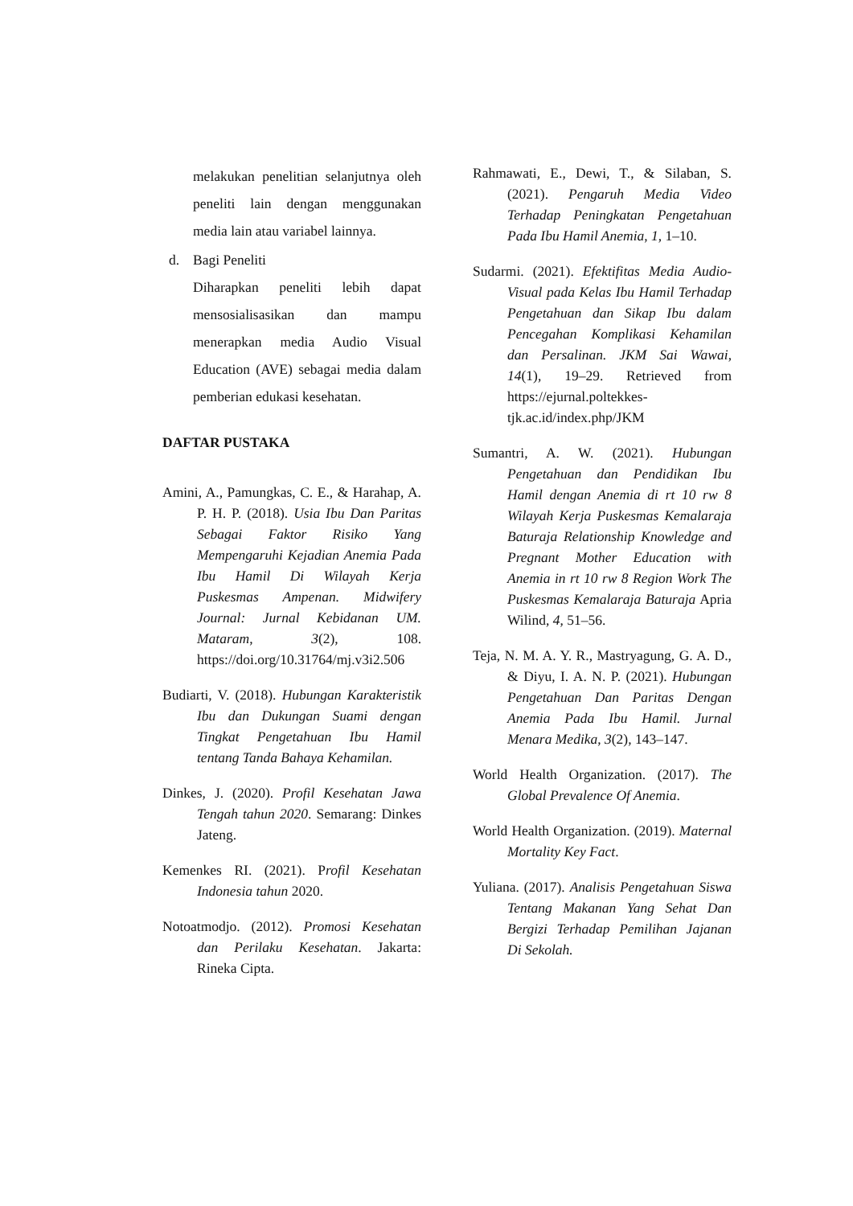melakukan penelitian selanjutnya oleh peneliti lain dengan menggunakan media lain atau variabel lainnya.
d. Bagi Peneliti
Diharapkan peneliti lebih dapat mensosialisasikan dan mampu menerapkan media Audio Visual Education (AVE) sebagai media dalam pemberian edukasi kesehatan.
DAFTAR PUSTAKA
Amini, A., Pamungkas, C. E., & Harahap, A. P. H. P. (2018). Usia Ibu Dan Paritas Sebagai Faktor Risiko Yang Mempengaruhi Kejadian Anemia Pada Ibu Hamil Di Wilayah Kerja Puskesmas Ampenan. Midwifery Journal: Jurnal Kebidanan UM. Mataram, 3(2), 108. https://doi.org/10.31764/mj.v3i2.506
Budiarti, V. (2018). Hubungan Karakteristik Ibu dan Dukungan Suami dengan Tingkat Pengetahuan Ibu Hamil tentang Tanda Bahaya Kehamilan.
Dinkes, J. (2020). Profil Kesehatan Jawa Tengah tahun 2020. Semarang: Dinkes Jateng.
Kemenkes RI. (2021). Profil Kesehatan Indonesia tahun 2020.
Notoatmodjo. (2012). Promosi Kesehatan dan Perilaku Kesehatan. Jakarta: Rineka Cipta.
Rahmawati, E., Dewi, T., & Silaban, S. (2021). Pengaruh Media Video Terhadap Peningkatan Pengetahuan Pada Ibu Hamil Anemia, 1, 1–10.
Sudarmi. (2021). Efektifitas Media Audio-Visual pada Kelas Ibu Hamil Terhadap Pengetahuan dan Sikap Ibu dalam Pencegahan Komplikasi Kehamilan dan Persalinan. JKM Sai Wawai, 14(1), 19–29. Retrieved from https://ejurnal.poltekkes-tjk.ac.id/index.php/JKM
Sumantri, A. W. (2021). Hubungan Pengetahuan dan Pendidikan Ibu Hamil dengan Anemia di rt 10 rw 8 Wilayah Kerja Puskesmas Kemalaraja Baturaja Relationship Knowledge and Pregnant Mother Education with Anemia in rt 10 rw 8 Region Work The Puskesmas Kemalaraja Baturaja Apria Wilind, 4, 51–56.
Teja, N. M. A. Y. R., Mastryagung, G. A. D., & Diyu, I. A. N. P. (2021). Hubungan Pengetahuan Dan Paritas Dengan Anemia Pada Ibu Hamil. Jurnal Menara Medika, 3(2), 143–147.
World Health Organization. (2017). The Global Prevalence Of Anemia.
World Health Organization. (2019). Maternal Mortality Key Fact.
Yuliana. (2017). Analisis Pengetahuan Siswa Tentang Makanan Yang Sehat Dan Bergizi Terhadap Pemilihan Jajanan Di Sekolah.